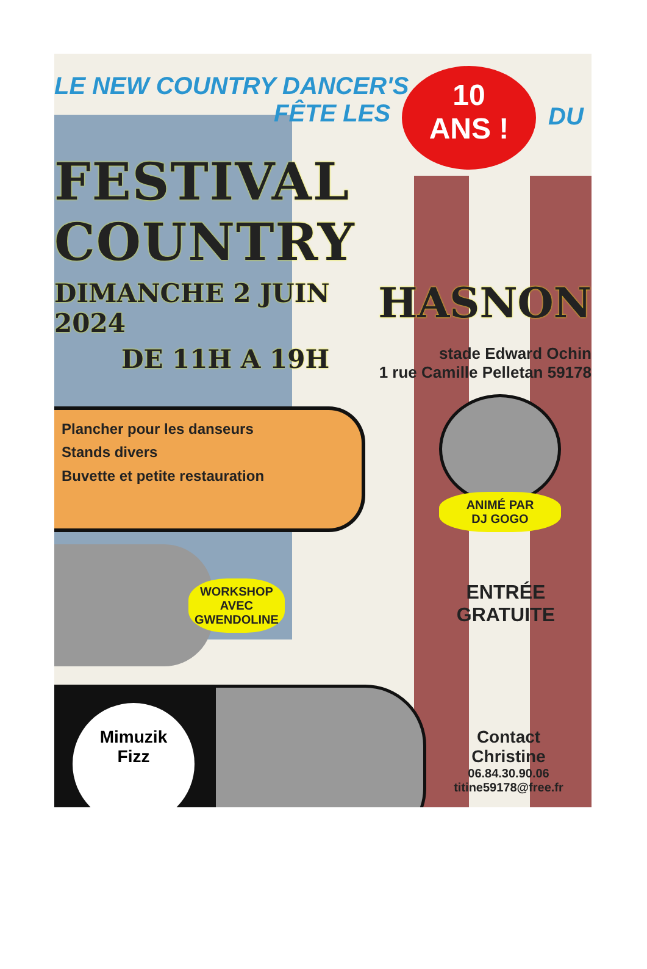LE NEW COUNTRY DANCER'S
FÊTE LES
10
ANS !
DU
FESTIVAL COUNTRY
DIMANCHE 2 JUIN 2024
HASNON
DE 11H A 19H
stade Edward Ochin
1 rue Camille Pelletan 59178
Plancher pour les danseurs
Stands divers
Buvette et petite restauration
ANIMÉ PAR
DJ GOGO
WORKSHOP
AVEC
GWENDOLINE
ENTRÉE
GRATUITE
Mimuzik
Fizz
Contact
Christine
06.84.30.90.06
titine59178@free.fr